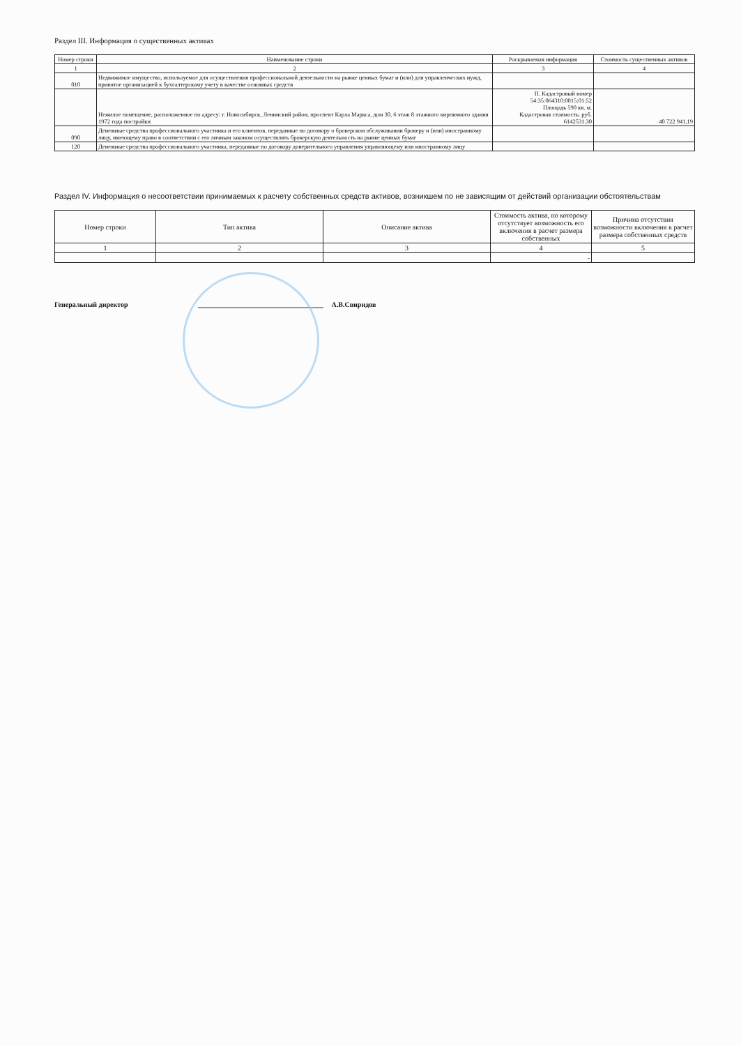Раздел III. Информация о существенных активах
| Номер строки | Наименование строки | Раскрываемая информация | Стоимость существенных активов |
| --- | --- | --- | --- |
| 1 | 2 | 3 | 4 |
| 010 | Недвижимое имущество, используемое для осуществления профессиональной деятельности на рынке ценных бумаг и (или) для управленческих нужд, принятое организацией к бухгалтерскому учету в качестве основных средств | | |
| | Нежилое помещение, расположенное по адресу: г. Новосибирск, Ленинский район, проспект Карла Маркса, дом 30, 6 этаж 8 этажного кирпичного здания 1972 года постройки | П. Кадастровый номер 54:35:064310:0015:01:52 Площадь 590 кв. м. Кадастровая стоимость: руб. 6142531.30 | 40 722 941,19 |
| 090 | Денежные средства профессионального участника и его клиентов, переданные по договору о брокерском обслуживании брокеру и (или) иностранному лицу, имеющему право в соответствии с его личным законом осуществлять брокерскую деятельность на рынке ценных бумаг | | |
| 120 | Денежные средства профессионального участника, переданные по договору доверительного управления управляющему или иностранному лицу | | |
Раздел IV. Информация о несоответствии принимаемых к расчету собственных средств активов, возникшем по не зависящим от действий организации обстоятельствам
| Номер строки | Тип актива | Описание актива | Стоимость актива, по которому отсутствует возможность его включения в расчет размера собственных | Причина отсутствия возможности включения в расчет размера собственных средств |
| --- | --- | --- | --- | --- |
| 1 | 2 | 3 | 4 | 5 |
| | | | - | |
Генеральный директор А.В.Свиридов